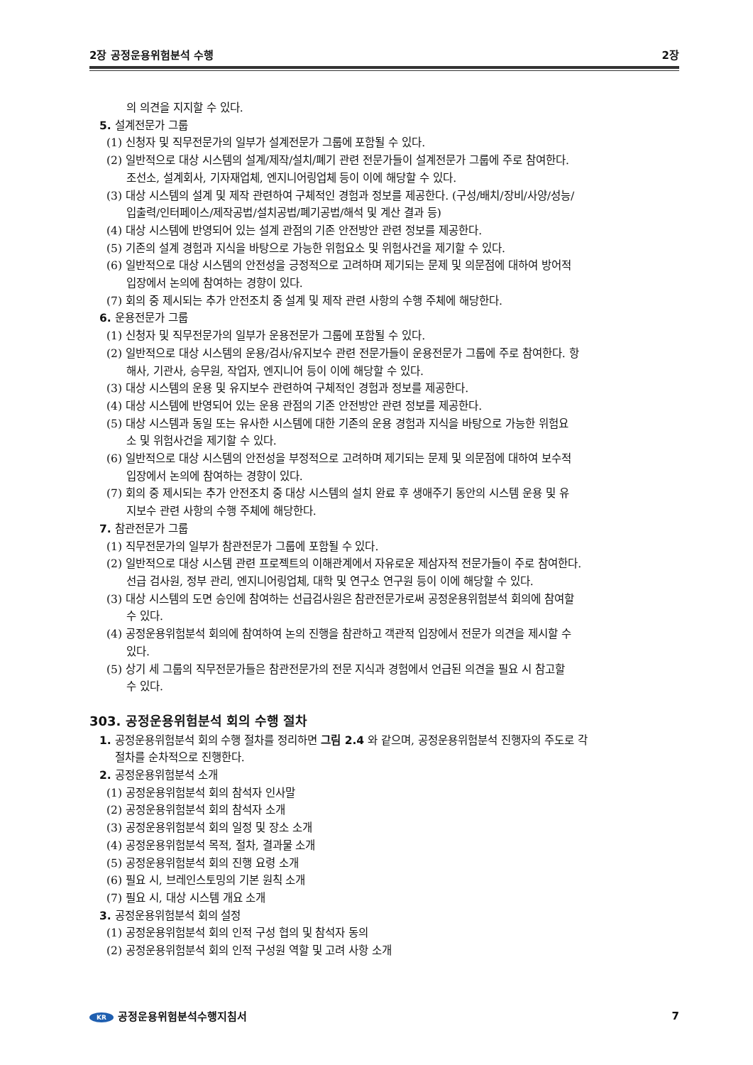2장 공정운용위험분석 수행 2장
의 의견을 지지할 수 있다.
5. 설계전문가 그룹
(1) 신청자 및 직무전문가의 일부가 설계전문가 그룹에 포함될 수 있다.
(2) 일반적으로 대상 시스템의 설계/제작/설치/폐기 관련 전문가들이 설계전문가 그룹에 주로 참여한다.
조선소, 설계회사, 기자재업체, 엔지니어링업체 등이 이에 해당할 수 있다.
(3) 대상 시스템의 설계 및 제작 관련하여 구체적인 경험과 정보를 제공한다. (구성/배치/장비/사양/성능/
입출력/인터페이스/제작공법/설치공법/폐기공법/해석 및 계산 결과 등)
(4) 대상 시스템에 반영되어 있는 설계 관점의 기존 안전방안 관련 정보를 제공한다.
(5) 기존의 설계 경험과 지식을 바탕으로 가능한 위험요소 및 위험사건을 제기할 수 있다.
(6) 일반적으로 대상 시스템의 안전성을 긍정적으로 고려하며 제기되는 문제 및 의문점에 대하여 방어적
입장에서 논의에 참여하는 경향이 있다.
(7) 회의 중 제시되는 추가 안전조치 중 설계 및 제작 관련 사항의 수행 주체에 해당한다.
6. 운용전문가 그룹
(1) 신청자 및 직무전문가의 일부가 운용전문가 그룹에 포함될 수 있다.
(2) 일반적으로 대상 시스템의 운용/검사/유지보수 관련 전문가들이 운용전문가 그룹에 주로 참여한다. 항
해사, 기관사, 승무원, 작업자, 엔지니어 등이 이에 해당할 수 있다.
(3) 대상 시스템의 운용 및 유지보수 관련하여 구체적인 경험과 정보를 제공한다.
(4) 대상 시스템에 반영되어 있는 운용 관점의 기존 안전방안 관련 정보를 제공한다.
(5) 대상 시스템과 동일 또는 유사한 시스템에 대한 기존의 운용 경험과 지식을 바탕으로 가능한 위험요
소 및 위험사건을 제기할 수 있다.
(6) 일반적으로 대상 시스템의 안전성을 부정적으로 고려하며 제기되는 문제 및 의문점에 대하여 보수적
입장에서 논의에 참여하는 경향이 있다.
(7) 회의 중 제시되는 추가 안전조치 중 대상 시스템의 설치 완료 후 생애주기 동안의 시스템 운용 및 유
지보수 관련 사항의 수행 주체에 해당한다.
7. 참관전문가 그룹
(1) 직무전문가의 일부가 참관전문가 그룹에 포함될 수 있다.
(2) 일반적으로 대상 시스템 관련 프로젝트의 이해관계에서 자유로운 제삼자적 전문가들이 주로 참여한다.
선급 검사원, 정부 관리, 엔지니어링업체, 대학 및 연구소 연구원 등이 이에 해당할 수 있다.
(3) 대상 시스템의 도면 승인에 참여하는 선급검사원은 참관전문가로써 공정운용위험분석 회의에 참여할
수 있다.
(4) 공정운용위험분석 회의에 참여하여 논의 진행을 참관하고 객관적 입장에서 전문가 의견을 제시할 수
있다.
(5) 상기 세 그룹의 직무전문가들은 참관전문가의 전문 지식과 경험에서 언급된 의견을 필요 시 참고할
수 있다.
303. 공정운용위험분석 회의 수행 절차
1. 공정운용위험분석 회의 수행 절차를 정리하면 그림 2.4 와 같으며, 공정운용위험분석 진행자의 주도로 각
절차를 순차적으로 진행한다.
2. 공정운용위험분석 소개
(1) 공정운용위험분석 회의 참석자 인사말
(2) 공정운용위험분석 회의 참석자 소개
(3) 공정운용위험분석 회의 일정 및 장소 소개
(4) 공정운용위험분석 목적, 절차, 결과물 소개
(5) 공정운용위험분석 회의 진행 요령 소개
(6) 필요 시, 브레인스토밍의 기본 원칙 소개
(7) 필요 시, 대상 시스템 개요 소개
3. 공정운용위험분석 회의 설정
(1) 공정운용위험분석 회의 인적 구성 협의 및 참석자 동의
(2) 공정운용위험분석 회의 인적 구성원 역할 및 고려 사항 소개
KR 공정운용위험분석수행지침서 7